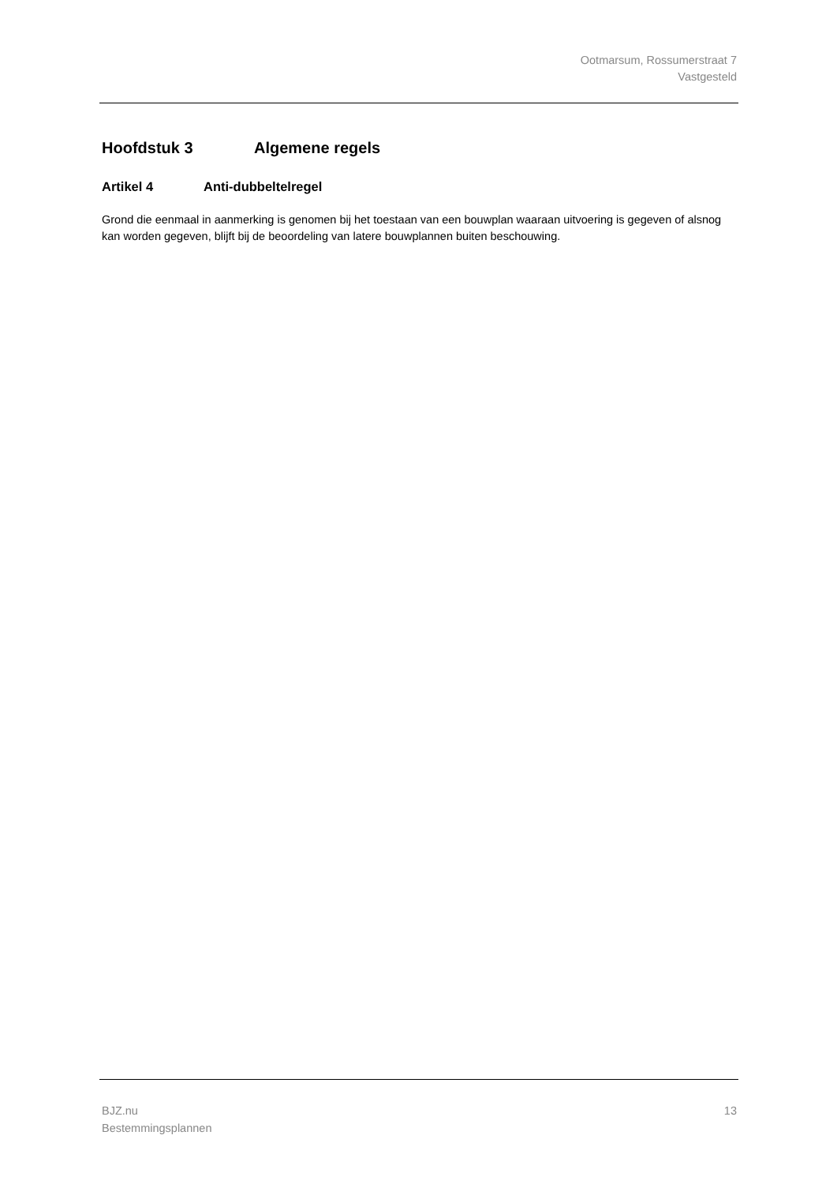Ootmarsum, Rossumerstraat 7
Vastgesteld
Hoofdstuk 3 Algemene regels
Artikel 4 Anti-dubbeltelregel
Grond die eenmaal in aanmerking is genomen bij het toestaan van een bouwplan waaraan uitvoering is gegeven of alsnog kan worden gegeven, blijft bij de beoordeling van latere bouwplannen buiten beschouwing.
BJZ.nu
Bestemmingsplannen
13